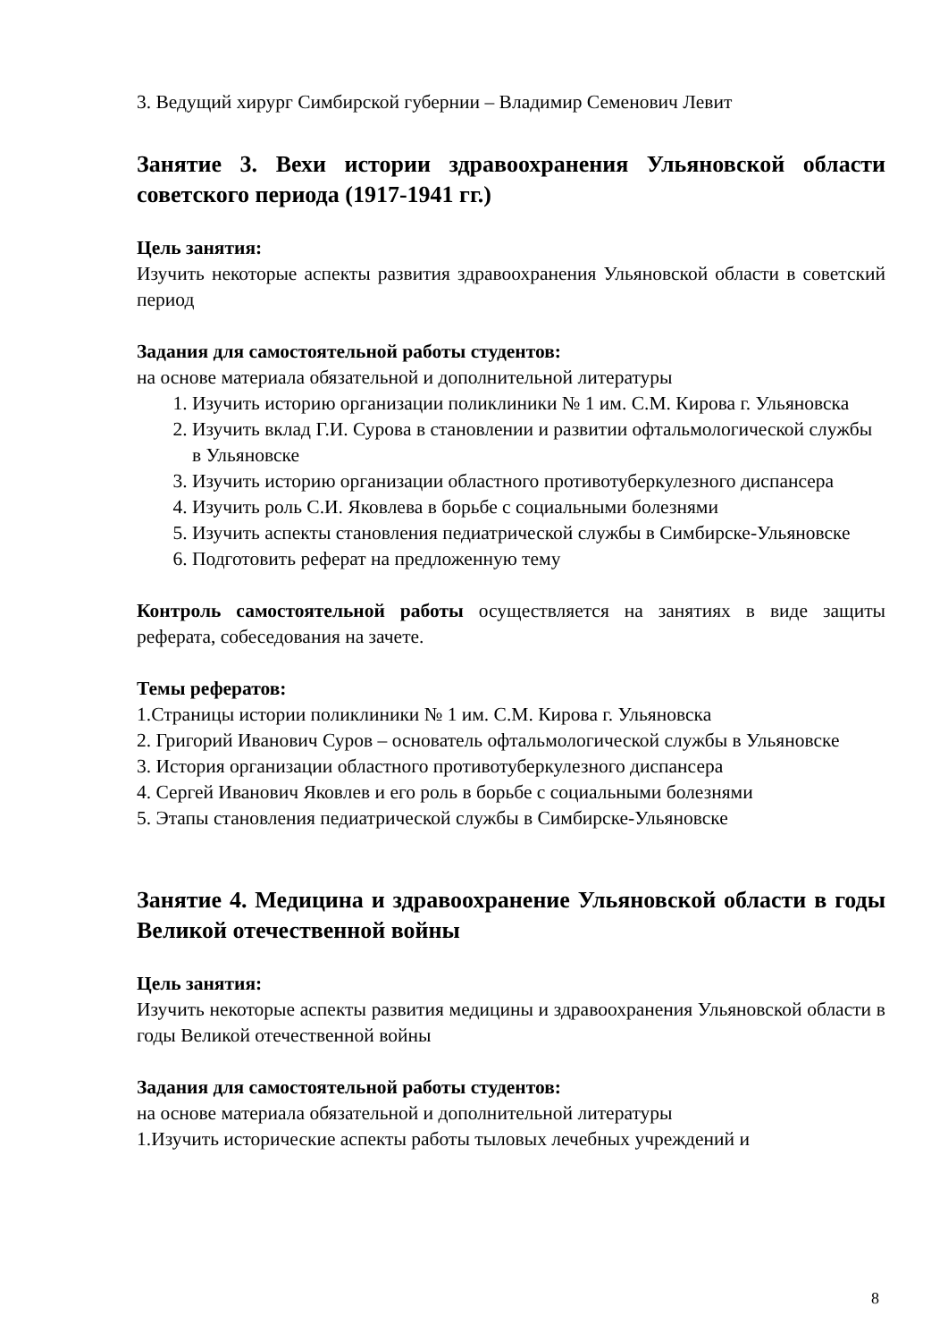3. Ведущий хирург Симбирской губернии – Владимир Семенович Левит
Занятие 3. Вехи истории здравоохранения Ульяновской области советского периода (1917-1941 гг.)
Цель занятия:
Изучить некоторые аспекты развития здравоохранения Ульяновской области в советский период
Задания для самостоятельной работы студентов:
на основе материала обязательной и дополнительной литературы
1. Изучить историю организации поликлиники № 1 им. С.М. Кирова г. Ульяновска
2. Изучить вклад Г.И. Сурова в становлении и развитии офтальмологической службы в Ульяновске
3. Изучить историю организации областного противотуберкулезного диспансера
4. Изучить роль С.И. Яковлева в борьбе с социальными болезнями
5. Изучить аспекты становления педиатрической службы в Симбирске-Ульяновске
6. Подготовить реферат на предложенную тему
Контроль самостоятельной работы осуществляется на занятиях в виде защиты реферата, собеседования на зачете.
Темы рефератов:
1.Страницы истории поликлиники № 1 им. С.М. Кирова г. Ульяновска
2. Григорий Иванович Суров – основатель офтальмологической службы в Ульяновске
3. История организации областного противотуберкулезного диспансера
4. Сергей Иванович Яковлев и его роль в борьбе с социальными болезнями
5. Этапы становления педиатрической службы в Симбирске-Ульяновске
Занятие 4. Медицина и здравоохранение Ульяновской области в годы Великой отечественной войны
Цель занятия:
Изучить некоторые аспекты развития медицины и здравоохранения Ульяновской области в годы Великой отечественной войны
Задания для самостоятельной работы студентов:
на основе материала обязательной и дополнительной литературы
1.Изучить исторические аспекты работы тыловых лечебных учреждений и
8